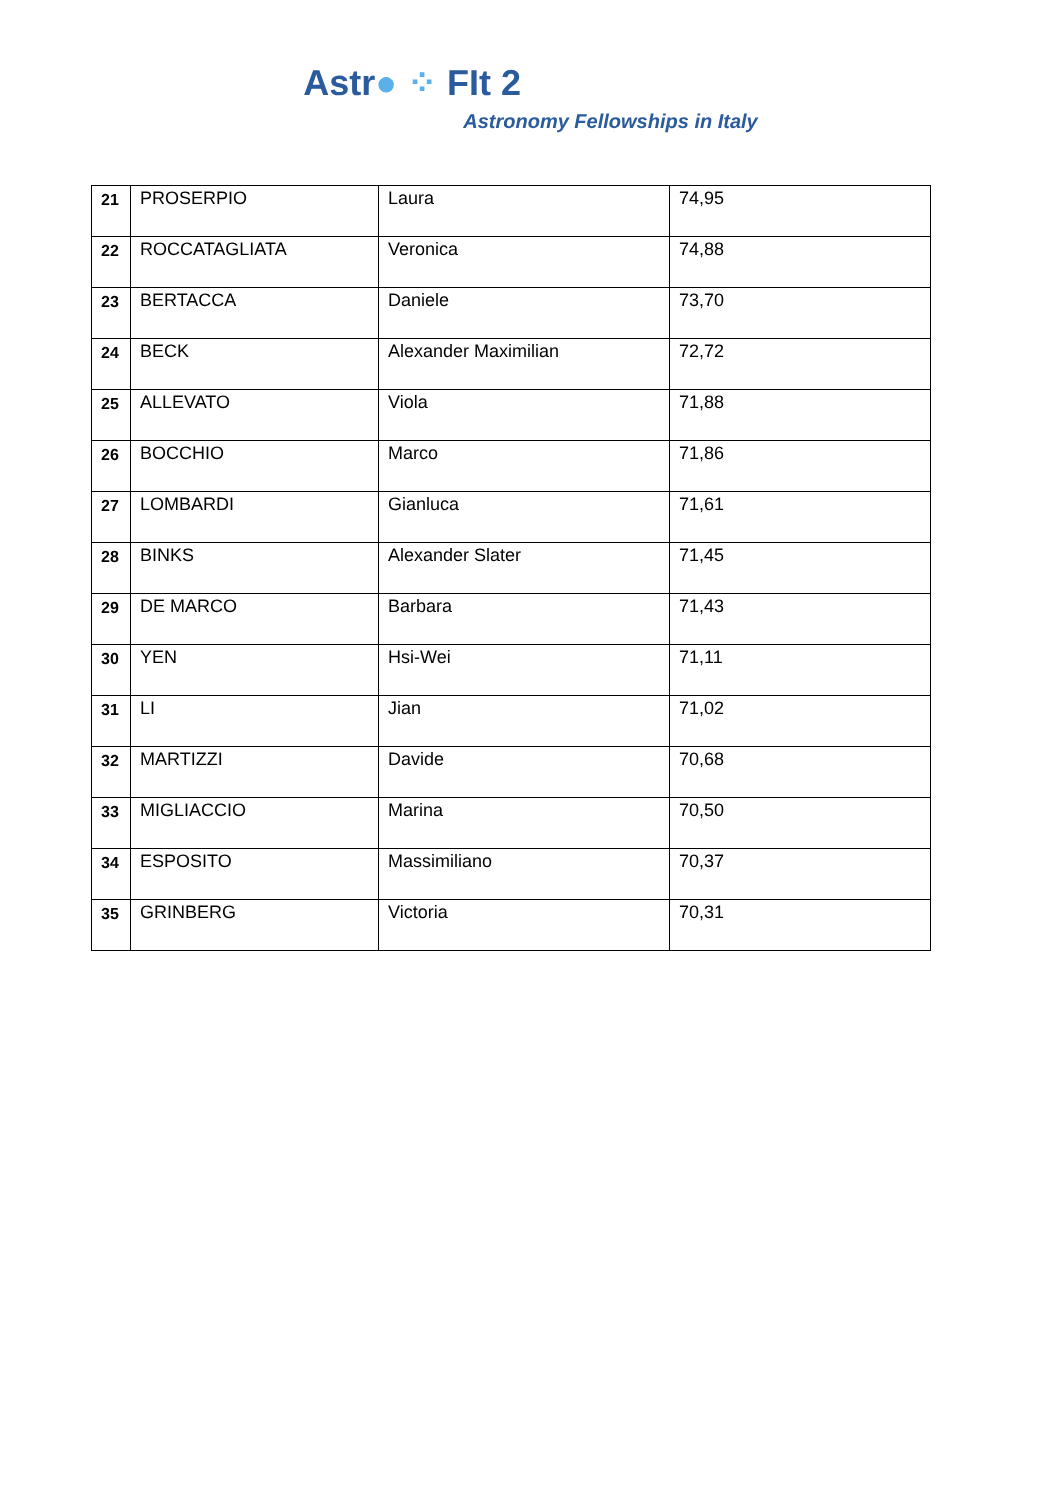Astr● ⁘ FIt 2
Astronomy Fellowships in Italy
| 21 | PROSERPIO | Laura | 74,95 |
| 22 | ROCCATAGLIATA | Veronica | 74,88 |
| 23 | BERTACCA | Daniele | 73,70 |
| 24 | BECK | Alexander Maximilian | 72,72 |
| 25 | ALLEVATO | Viola | 71,88 |
| 26 | BOCCHIO | Marco | 71,86 |
| 27 | LOMBARDI | Gianluca | 71,61 |
| 28 | BINKS | Alexander Slater | 71,45 |
| 29 | DE MARCO | Barbara | 71,43 |
| 30 | YEN | Hsi-Wei | 71,11 |
| 31 | LI | Jian | 71,02 |
| 32 | MARTIZZI | Davide | 70,68 |
| 33 | MIGLIACCIO | Marina | 70,50 |
| 34 | ESPOSITO | Massimiliano | 70,37 |
| 35 | GRINBERG | Victoria | 70,31 |